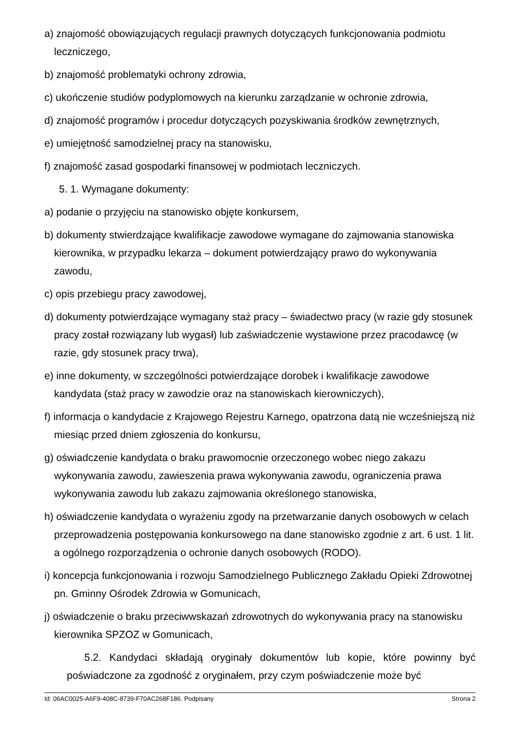a) znajomość obowiązujących regulacji prawnych dotyczących funkcjonowania podmiotu leczniczego,
b) znajomość problematyki ochrony zdrowia,
c) ukończenie studiów podyplomowych na kierunku zarządzanie w ochronie zdrowia,
d) znajomość programów i procedur dotyczących pozyskiwania środków zewnętrznych,
e) umiejętność samodzielnej pracy na stanowisku,
f) znajomość zasad gospodarki finansowej w podmiotach leczniczych.
5. 1. Wymagane dokumenty:
a) podanie o przyjęciu na stanowisko objęte konkursem,
b) dokumenty stwierdzające kwalifikacje zawodowe wymagane do zajmowania stanowiska kierownika, w przypadku lekarza – dokument potwierdzający prawo do wykonywania zawodu,
c) opis przebiegu pracy zawodowej,
d) dokumenty potwierdzające wymagany staż pracy – świadectwo pracy (w razie gdy stosunek pracy został rozwiązany lub wygasł) lub zaświadczenie wystawione przez pracodawcę (w razie, gdy stosunek pracy trwa),
e) inne dokumenty, w szczególności potwierdzające dorobek i kwalifikacje zawodowe kandydata (staż pracy w zawodzie oraz na stanowiskach kierowniczych),
f) informacja o kandydacie z Krajowego Rejestru Karnego, opatrzona datą nie wcześniejszą niż miesiąc przed dniem zgłoszenia do konkursu,
g) oświadczenie kandydata o braku prawomocnie orzeczonego wobec niego zakazu wykonywania zawodu, zawieszenia prawa wykonywania zawodu, ograniczenia prawa wykonywania zawodu lub zakazu zajmowania określonego stanowiska,
h) oświadczenie kandydata o wyrażeniu zgody na przetwarzanie danych osobowych w celach przeprowadzenia postępowania konkursowego na dane stanowisko zgodnie z art. 6 ust. 1 lit. a ogólnego rozporządzenia o ochronie danych osobowych (RODO).
i) koncepcja funkcjonowania i rozwoju Samodzielnego Publicznego Zakładu Opieki Zdrowotnej pn. Gminny Ośrodek Zdrowia w Gomunicach,
j) oświadczenie o braku przeciwwskazań zdrowotnych do wykonywania pracy na stanowisku kierownika SPZOZ w Gomunicach,
5.2. Kandydaci składają oryginały dokumentów lub kopie, które powinny być poświadczone za zgodność z oryginałem, przy czym poświadczenie może być
Id: 06AC0025-A6F9-408C-8739-F70AC268F186. Podpisany Strona 2